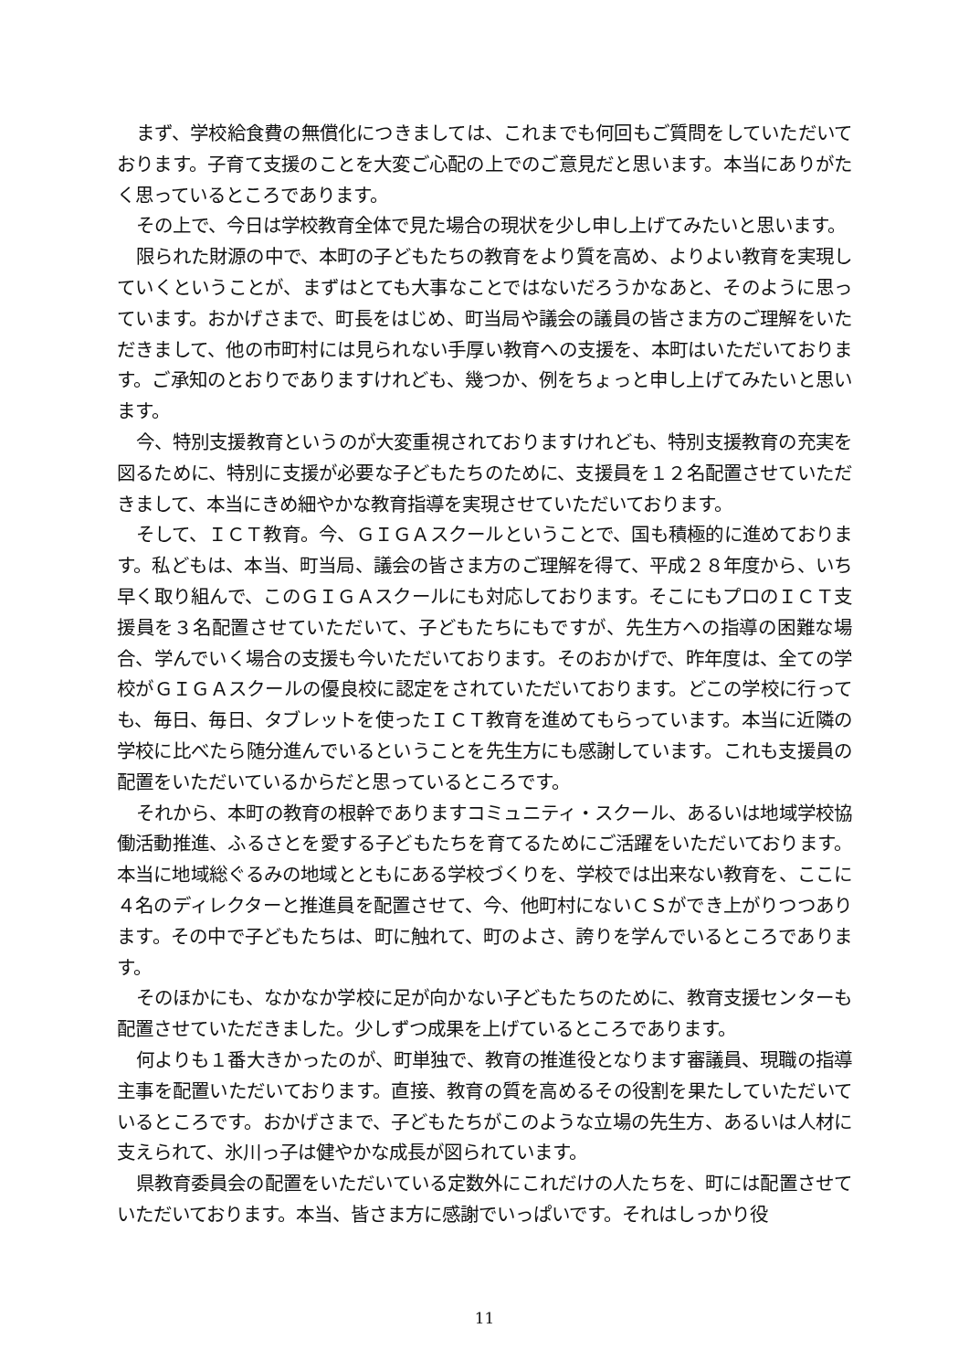まず、学校給食費の無償化につきましては、これまでも何回もご質問をしていただいております。子育て支援のことを大変ご心配の上でのご意見だと思います。本当にありがたく思っているところであります。
その上で、今日は学校教育全体で見た場合の現状を少し申し上げてみたいと思います。
限られた財源の中で、本町の子どもたちの教育をより質を高め、よりよい教育を実現していくということが、まずはとても大事なことではないだろうかなあと、そのように思っています。おかげさまで、町長をはじめ、町当局や議会の議員の皆さま方のご理解をいただきまして、他の市町村には見られない手厚い教育への支援を、本町はいただいております。ご承知のとおりでありますけれども、幾つか、例をちょっと申し上げてみたいと思います。
今、特別支援教育というのが大変重視されておりますけれども、特別支援教育の充実を図るために、特別に支援が必要な子どもたちのために、支援員を１２名配置させていただきまして、本当にきめ細やかな教育指導を実現させていただいております。
そして、ＩＣＴ教育。今、ＧＩＧＡスクールということで、国も積極的に進めております。私どもは、本当、町当局、議会の皆さま方のご理解を得て、平成２８年度から、いち早く取り組んで、このＧＩＧＡスクールにも対応しております。そこにもプロのＩＣＴ支援員を３名配置させていただいて、子どもたちにもですが、先生方への指導の困難な場合、学んでいく場合の支援も今いただいております。そのおかげで、昨年度は、全ての学校がＧＩＧＡスクールの優良校に認定をされていただいております。どこの学校に行っても、毎日、毎日、タブレットを使ったＩＣＴ教育を進めてもらっています。本当に近隣の学校に比べたら随分進んでいるということを先生方にも感謝しています。これも支援員の配置をいただいているからだと思っているところです。
それから、本町の教育の根幹でありますコミュニティ・スクール、あるいは地域学校協働活動推進、ふるさとを愛する子どもたちを育てるためにご活躍をいただいております。本当に地域総ぐるみの地域とともにある学校づくりを、学校では出来ない教育を、ここに４名のディレクターと推進員を配置させて、今、他町村にないＣＳができ上がりつつあります。その中で子どもたちは、町に触れて、町のよさ、誇りを学んでいるところであります。
そのほかにも、なかなか学校に足が向かない子どもたちのために、教育支援センターも配置させていただきました。少しずつ成果を上げているところであります。
何よりも１番大きかったのが、町単独で、教育の推進役となります審議員、現職の指導主事を配置いただいております。直接、教育の質を高めるその役割を果たしていただいているところです。おかげさまで、子どもたちがこのような立場の先生方、あるいは人材に支えられて、氷川っ子は健やかな成長が図られています。
県教育委員会の配置をいただいている定数外にこれだけの人たちを、町には配置させていただいております。本当、皆さま方に感謝でいっぱいです。それはしっかり役
11